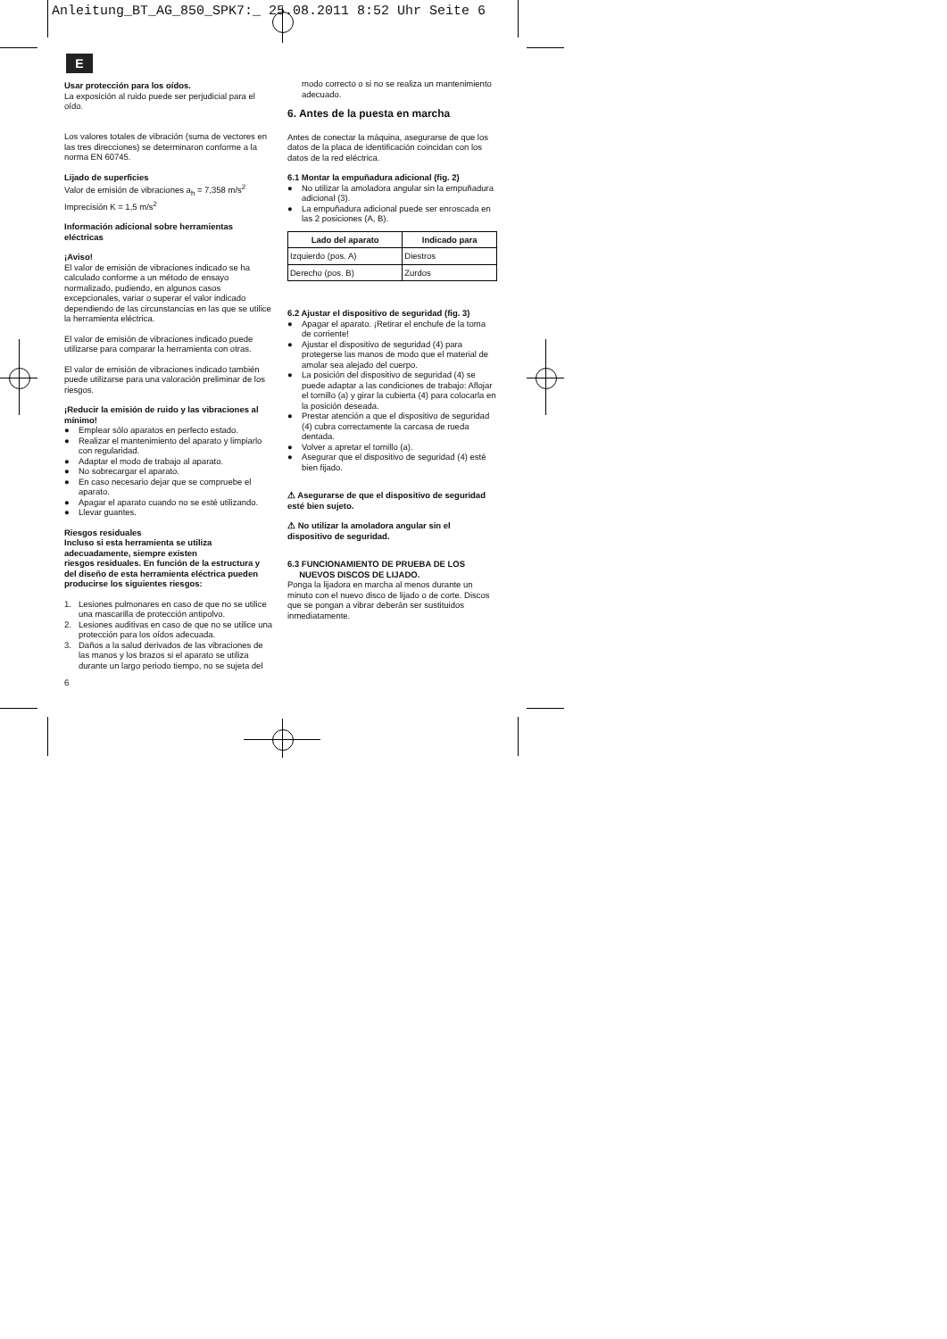Anleitung_BT_AG_850_SPK7:_ 25.08.2011 8:52 Uhr Seite 6
E
Usar protección para los oídos.
La exposición al ruido puede ser perjudicial para el oído.
Los valores totales de vibración (suma de vectores en las tres direcciones) se determinaron conforme a la norma EN 60745.
Lijado de superficies
Valor de emisión de vibraciones a<sub>h</sub> = 7,358 m/s<sup>2</sup>
Imprecisión K = 1,5 m/s<sup>2</sup>
Información adicional sobre herramientas eléctricas
¡Aviso!
El valor de emisión de vibraciones indicado se ha calculado conforme a un método de ensayo normalizado, pudiendo, en algunos casos excepcionales, variar o superar el valor indicado dependiendo de las circunstancias en las que se utilice la herramienta eléctrica.
El valor de emisión de vibraciones indicado puede utilizarse para comparar la herramienta con otras.
El valor de emisión de vibraciones indicado también puede utilizarse para una valoración preliminar de los riesgos.
¡Reducir la emisión de ruido y las vibraciones al mínimo!
● Emplear sólo aparatos en perfecto estado.
● Realizar el mantenimiento del aparato y limpiarlo con regularidad.
● Adaptar el modo de trabajo al aparato.
● No sobrecargar el aparato.
● En caso necesario dejar que se compruebe el aparato.
● Apagar el aparato cuando no se esté utilizando.
● Llevar guantes.
Riesgos residuales
Incluso si esta herramienta se utiliza adecuadamente, siempre existen
riesgos residuales. En función de la estructura y del diseño de esta herramienta eléctrica pueden producirse los siguientes riesgos:
1. Lesiones pulmonares en caso de que no se utilice una mascarilla de protección antipolvo.
2. Lesiones auditivas en caso de que no se utilice una protección para los oídos adecuada.
3. Daños a la salud derivados de las vibraciones de las manos y los brazos si el aparato se utiliza durante un largo periodo tiempo, no se sujeta del
6
modo correcto o si no se realiza un mantenimiento adecuado.
6. Antes de la puesta en marcha
Antes de conectar la máquina, asegurarse de que los datos de la placa de identificación coincidan con los datos de la red eléctrica.
6.1 Montar la empuñadura adicional (fig. 2)
● No utilizar la amoladora angular sin la empuñadura adicional (3).
● La empuñadura adicional puede ser enroscada en las 2 posiciones (A, B).
| Lado del aparato | Indicado para |
| --- | --- |
| Izquierdo (pos. A) | Diestros |
| Derecho (pos. B) | Zurdos |
6.2 Ajustar el dispositivo de seguridad (fig. 3)
● Apagar el aparato. ¡Retirar el enchufe de la toma de corriente!
● Ajustar el dispositivo de seguridad (4) para protegerse las manos de modo que el material de amolar sea alejado del cuerpo.
● La posición del dispositivo de seguridad (4) se puede adaptar a las condiciones de trabajo: Aflojar el tornillo (a) y girar la cubierta (4) para colocarla en la posición deseada.
● Prestar atención a que el dispositivo de seguridad (4) cubra correctamente la carcasa de rueda dentada.
● Volver a apretar el tornillo (a).
● Asegurar que el dispositivo de seguridad (4) esté bien fijado.
⚠ Asegurarse de que el dispositivo de seguridad esté bien sujeto.
⚠ No utilizar la amoladora angular sin el dispositivo de seguridad.
6.3 FUNCIONAMIENTO DE PRUEBA DE LOS
NUEVOS DISCOS DE LIJADO.
Ponga la lijadora en marcha al menos durante un minuto con el nuevo disco de lijado o de corte. Discos que se pongan a vibrar deberán ser sustituidos inmediatamente.